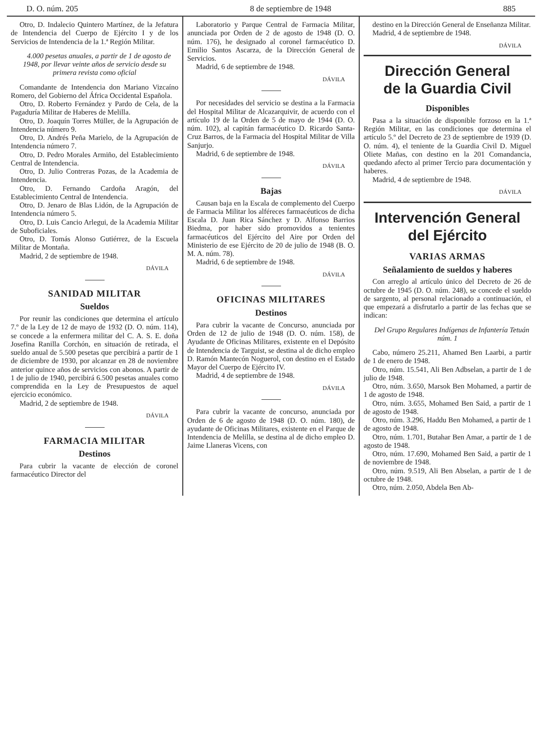D. O. núm. 205 8 de septiembre de 1948 885
Otro, D. Indalecio Quintero Martínez, de la Jefatura de Intendencia del Cuerpo de Ejército I y de los Servicios de Intendencia de la 1.ª Región Militar.
4.000 pesetas anuales, a partir de 1 de agosto de 1948, por llevar veinte años de servicio desde su primera revista como oficial
Comandante de Intendencia don Mariano Vizcaíno Romero, del Gobierno del África Occidental Española.
Otro, D. Roberto Fernández y Pardo de Cela, de la Pagaduría Militar de Haberes de Melilla.
Otro, D. Joaquín Torres Müller, de la Agrupación de Intendencia número 9.
Otro, D. Andrés Peña Marielo, de la Agrupación de Intendencia número 7.
Otro, D. Pedro Morales Armiño, del Establecimiento Central de Intendencia.
Otro, D. Julio Contreras Pozas, de la Academia de Intendencia.
Otro, D. Fernando Cardoña Aragón, del Establecimiento Central de Intendencia.
Otro, D. Jenaro de Blas Lidón, de la Agrupación de Intendencia número 5.
Otro, D. Luis Cancio Arlegui, de la Academia Militar de Suboficiales.
Otro, D. Tomás Alonso Gutiérrez, de la Escuela Militar de Montaña.
Madrid, 2 de septiembre de 1948.
DÁVILA
SANIDAD MILITAR
Sueldos
Por reunir las condiciones que determina el artículo 7.º de la Ley de 12 de mayo de 1932 (D. O. núm. 114), se concede a la enfermera militar del C. A. S. E. doña Josefina Ranilla Corchón, en situación de retirada, el sueldo anual de 5.500 pesetas que percibirá a partir de 1 de diciembre de 1930, por alcanzar en 28 de noviembre anterior quince años de servicios con abonos. A partir de 1 de julio de 1940, percibirá 6.500 pesetas anuales como comprendida en la Ley de Presupuestos de aquel ejercicio económico.
Madrid, 2 de septiembre de 1948.
DÁVILA
FARMACIA MILITAR
Destinos
Para cubrir la vacante de elección de coronel farmacéutico Director del
Laboratorio y Parque Central de Farmacia Militar, anunciada por Orden de 2 de agosto de 1948 (D. O. núm. 176), he designado al coronel farmacéutico D. Emilio Santos Ascarza, de la Dirección General de Servicios.
Madrid, 6 de septiembre de 1948.
DÁVILA
Por necesidades del servicio se destina a la Farmacia del Hospital Militar de Alcazarquivir, de acuerdo con el artículo 19 de la Orden de 5 de mayo de 1944 (D. O. núm. 102), al capitán farmacéutico D. Ricardo Santa-Cruz Barros, de la Farmacia del Hospital Militar de Villa Sanjurjo.
Madrid, 6 de septiembre de 1948.
DÁVILA
Bajas
Causan baja en la Escala de complemento del Cuerpo de Farmacia Militar los alféreces farmacéuticos de dicha Escala D. Juan Rica Sánchez y D. Alfonso Barrios Biedma, por haber sido promovidos a tenientes farmacéuticos del Ejército del Aire por Orden del Ministerio de ese Ejército de 20 de julio de 1948 (B. O. M. A. núm. 78).
Madrid, 6 de septiembre de 1948.
DÁVILA
OFICINAS MILITARES
Destinos
Para cubrir la vacante de Concurso, anunciada por Orden de 12 de julio de 1948 (D. O. núm. 158), de Ayudante de Oficinas Militares, existente en el Depósito de Intendencia de Targuist, se destina al de dicho empleo D. Ramón Mantecón Noguerol, con destino en el Estado Mayor del Cuerpo de Ejército IV.
Madrid, 4 de septiembre de 1948.
DÁVILA
Para cubrir la vacante de concurso, anunciada por Orden de 6 de agosto de 1948 (D. O. núm. 180), de ayudante de Oficinas Militares, existente en el Parque de Intendencia de Melilla, se destina al de dicho empleo D. Jaime Llaneras Vicens, con
destino en la Dirección General de Enseñanza Militar.
Madrid, 4 de septiembre de 1948.
DÁVILA
Dirección General
de la Guardia Civil
Disponibles
Pasa a la situación de disponible forzoso en la 1.ª Región Militar, en las condiciones que determina el artículo 5.º del Decreto de 23 de septiembre de 1939 (D. O. núm. 4), el teniente de la Guardia Civil D. Miguel Oliete Mañas, con destino en la 201 Comandancia, quedando afecto al primer Tercio para documentación y haberes.
Madrid, 4 de septiembre de 1948.
DÁVILA
Intervención General
del Ejército
VARIAS ARMAS
Señalamiento de sueldos y haberes
Con arreglo al artículo único del Decreto de 26 de octubre de 1945 (D. O. núm. 248), se concede el sueldo de sargento, al personal relacionado a continuación, el que empezará a disfrutarlo a partir de las fechas que se indican:
Del Grupo Regulares Indígenas de Infantería Tetuán núm. 1
Cabo, número 25.211, Ahamed Ben Laarbi, a partir de 1 de enero de 1948.
Otro, núm. 15.541, Ali Ben Adbselan, a partir de 1 de julio de 1948.
Otro, núm. 3.650, Marsok Ben Mohamed, a partir de 1 de agosto de 1948.
Otro, núm. 3.655, Mohamed Ben Said, a partir de 1 de agosto de 1948.
Otro, núm. 3.296, Haddu Ben Mohamed, a partir de 1 de agosto de 1948.
Otro, núm. 1.701, Butahar Ben Amar, a partir de 1 de agosto de 1948.
Otro, núm. 17.690, Mohamed Ben Said, a partir de 1 de noviembre de 1948.
Otro, núm. 9.519, Ali Ben Abselan, a partir de 1 de octubre de 1948.
Otro, núm. 2.050, Abdela Ben Ab-